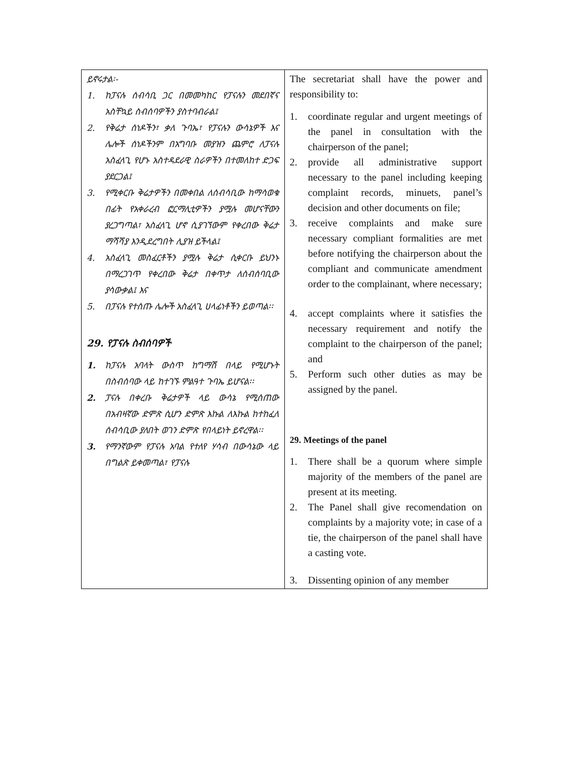| ይኖሩታል፡- 1. ከፓናሉ ሰብሳቢ ጋር በመመካከር የፓናሉን መደበኛና አስቸኳይ ስብሰባዎችን ያስተባብራል፤ 2. የቅሬታ ሰነዶችን፣ ቃለ ጉባኤ፣ የፓናሉን ውሳኔዎች እና ሌሎች ሰነዶችንም በአግባቡ መያዝን ጨምሮ ለፓናሉ አስፈላጊ የሆኑ አስተዳደራዊ ስራዎችን በተመለከተ ድጋፍ ያደርጋል፤ 3. የሚቀርቡ ቅሬታዎችን በመቀበል ለሰብሳቢው ከማሳወቁ በፊት የአቀራረብ ፎርማሊቲዎችን ያሟሉ መሆናቸውን ያረጋግጣል፣ አስፈላጊ ሆኖ ሲያገኘውም የቀረበው ቅሬታ ማሻሻያ እንዲደረግበት ሊያዝ ይችላል፤ 4. አስፈላጊ መስፈርቶችን ያሟሉ ቅሬታ ሲቀርቡ ይህንኑ በማረጋገጥ የቀረበው ቅሬታ በቀጥታ ለሰብሰባቢው ያሳውቃል፤ እና 5. በፓናሉ የተሰጡ ሌሎች አስፈላጊ ሀላፊነቶችን ይወጣል፡፡ 29. የፓናሉ ስብሰባዎች 1. ከፓናሉ አባላት ውስጥ ከግማሽ በላይ የሚሆኑት በስብሰባው ላይ ከተገኙ ምልዓተ ጉባኤ ይሆናል፡፡ 2. ፓናሉ በቀረቡ ቅሬታዎች ላይ ውሳኔ የሚሰጠው በአብዛኛው ድምጽ ሲሆን ድምጽ እኩል ለእኩል ከተከፈለ ሰብሳቢው ያለበት ወገን ድምጽ የበላይነት ይኖረዋል፡፡ 3. የማንኛውም የፓናሉ አባል የተለየ ሃሳብ በውሳኔው ላይ በግልጽ ይቀመጣል፣ የፓናሉ | The secretariat shall have the power and responsibility to: 1. coordinate regular and urgent meetings of the panel in consultation with the chairperson of the panel; 2. provide all administrative support necessary to the panel including keeping complaint records, minuets, panel’s decision and other documents on file; 3. receive complaints and make sure necessary compliant formalities are met before notifying the chairperson about the compliant and communicate amendment order to the complainant, where necessary; 4. accept complaints where it satisfies the necessary requirement and notify the complaint to the chairperson of the panel; and 5. Perform such other duties as may be assigned by the panel. 29. Meetings of the panel 1. There shall be a quorum where simple majority of the members of the panel are present at its meeting. 2. The Panel shall give recomendation on complaints by a majority vote; in case of a tie, the chairperson of the panel shall have a casting vote. 3. Dissenting opinion of any member |